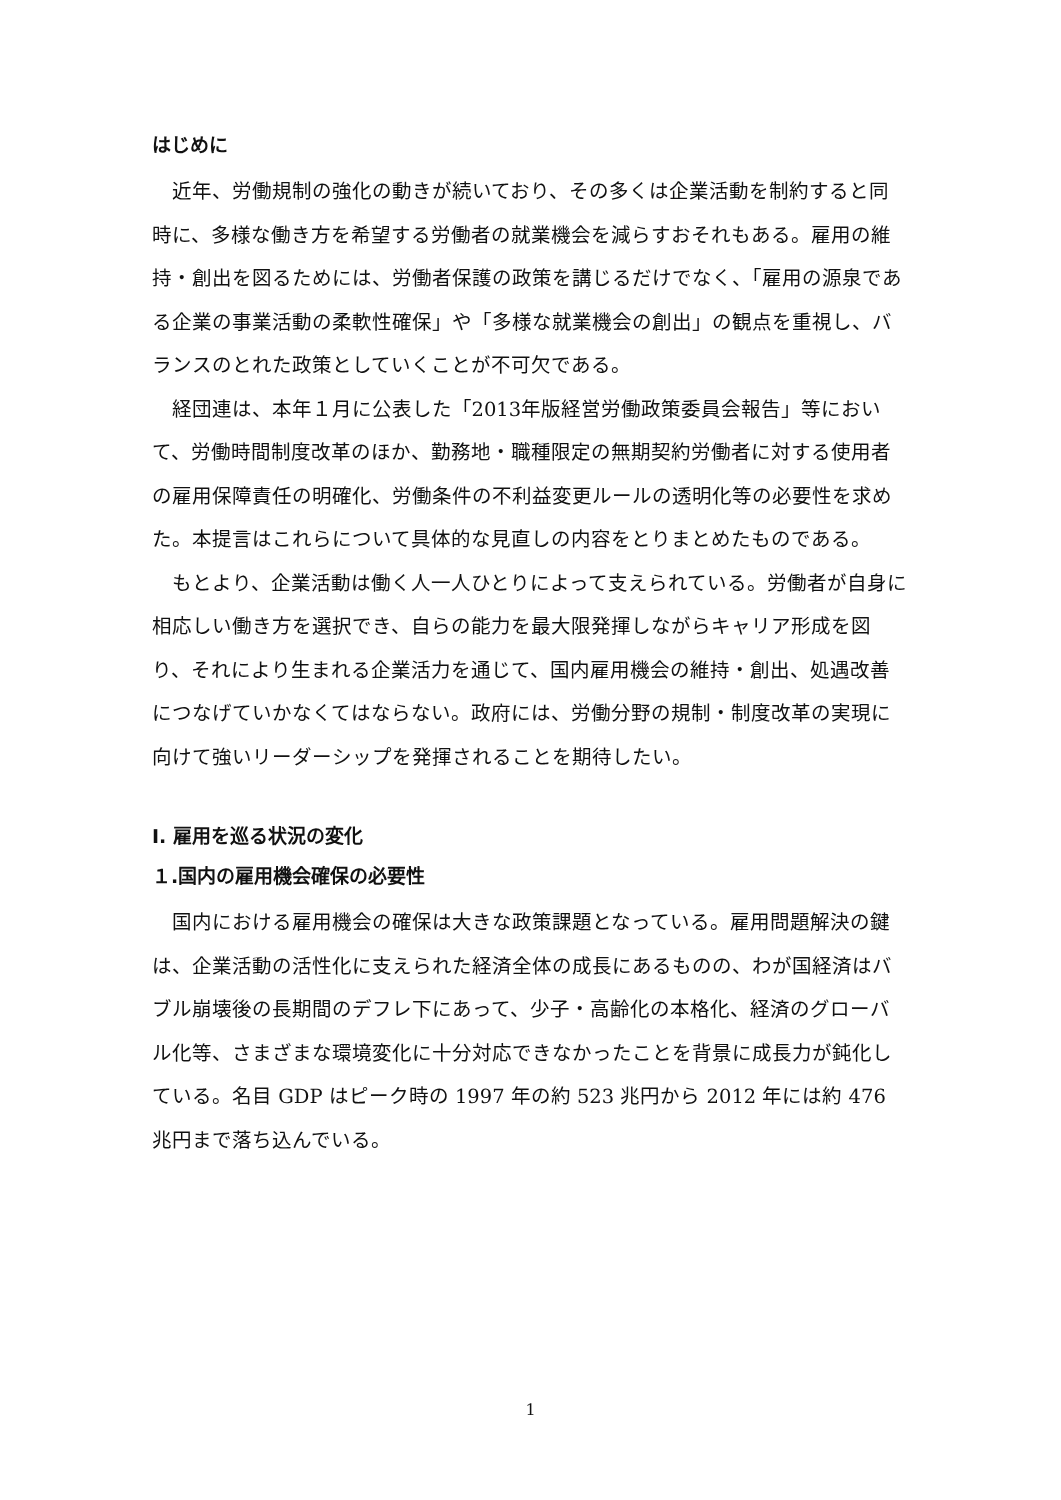はじめに
近年、労働規制の強化の動きが続いており、その多くは企業活動を制約すると同時に、多様な働き方を希望する労働者の就業機会を減らすおそれもある。雇用の維持・創出を図るためには、労働者保護の政策を講じるだけでなく、「雇用の源泉である企業の事業活動の柔軟性確保」や「多様な就業機会の創出」の観点を重視し、バランスのとれた政策としていくことが不可欠である。
経団連は、本年１月に公表した「2013年版経営労働政策委員会報告」等において、労働時間制度改革のほか、勤務地・職種限定の無期契約労働者に対する使用者の雇用保障責任の明確化、労働条件の不利益変更ルールの透明化等の必要性を求めた。本提言はこれらについて具体的な見直しの内容をとりまとめたものである。
もとより、企業活動は働く人一人ひとりによって支えられている。労働者が自身に相応しい働き方を選択でき、自らの能力を最大限発揮しながらキャリア形成を図り、それにより生まれる企業活力を通じて、国内雇用機会の維持・創出、処遇改善につなげていかなくてはならない。政府には、労働分野の規制・制度改革の実現に向けて強いリーダーシップを発揮されることを期待したい。
Ⅰ. 雇用を巡る状況の変化
１.国内の雇用機会確保の必要性
国内における雇用機会の確保は大きな政策課題となっている。雇用問題解決の鍵は、企業活動の活性化に支えられた経済全体の成長にあるものの、わが国経済はバブル崩壊後の長期間のデフレ下にあって、少子・高齢化の本格化、経済のグローバル化等、さまざまな環境変化に十分対応できなかったことを背景に成長力が鈍化している。名目 GDP はピーク時の 1997 年の約 523 兆円から 2012 年には約 476 兆円まで落ち込んでいる。
1